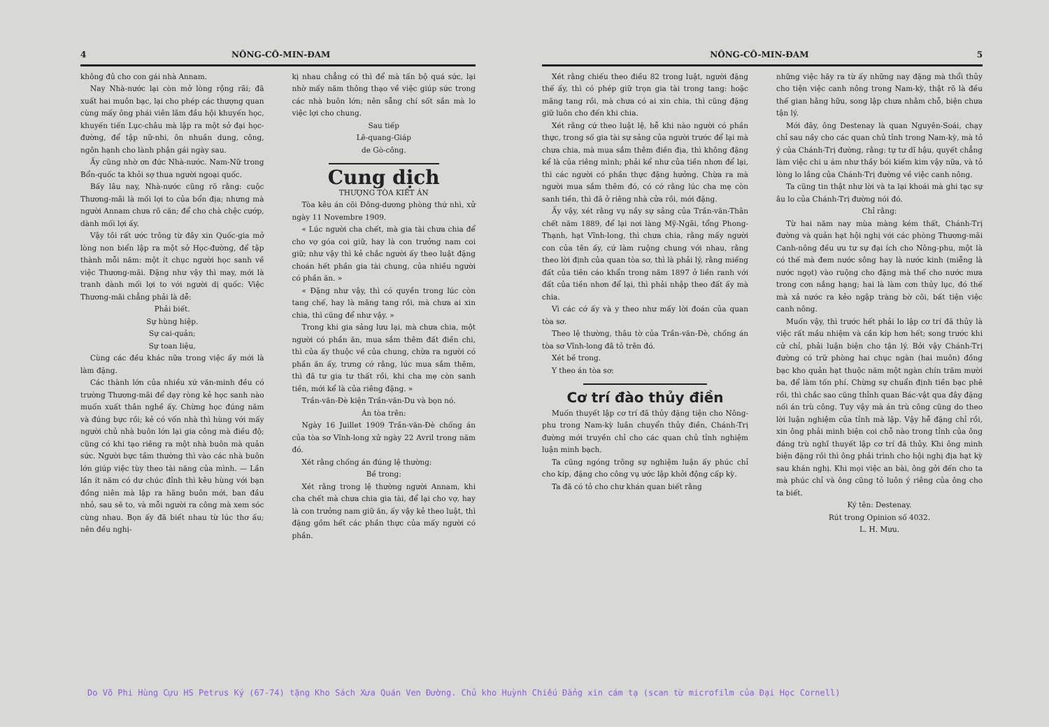4 NÔNG-CÔ-MIN-ĐAM
không đủ cho con gái nhà Annam.
Nay Nhà-nước lại còn mở lòng rộng rãi; đã xuất hai muôn bạc, lại cho phép các thượng quan cùng mấy ông phái viên lãm đầu hội khuyến học, khuyến tiến Lục-châu mà lập ra một sở đại học-đường, để tập nữ-nhi, ôn nhuần dung, công, ngôn hạnh cho lành phận gái ngày sau.
Ấy cũng nhờ ơn đức Nhà-nước. Nam-Nữ trong Bổn-quốc ta khỏi sợ thua người ngoại quốc.
Bấy lâu nay, Nhà-nước cũng rõ rằng: cuộc Thương-mãi là mối lợi to của bổn địa; nhưng mà người Annam chưa rõ căn; để cho chà chệc cướp, dành mối lợi ấy.
Vậy tôi rất ước trông từ đây xin Quốc-gia mở lòng non biển lập ra một sở Học-đường, để tập thành mỗi năm: một ít chục người học sanh về việc Thương-mãi. Đặng như vậy thì may, mới là tranh dành mối lợi to với người dị quốc: Việc Thương-mãi chẳng phải là dễ:
Phải biết.
Sự hùng hiệp.
Sự cai-quản;
Sự toan liệu,
Cùng các đều khác nữa trong việc ấy mới là làm đặng.
Các thành lớn của nhiều xứ văn-minh đều có trường Thương-mãi để dạy ròng kẻ học sanh nào muốn xuất thân nghề ấy. Chừng học đúng năm và đúng bực rồi; kẻ có vốn nhà thì hùng với mấy người chủ nhà buôn lớn lại gia công mà điều độ; cũng có khi tạo riêng ra một nhà buôn mà quản sức. Người bực tầm thường thì vào các nhà buôn lớn giúp việc tùy theo tài năng của mình. — Lần lần ít năm có dư chúc đỉnh thì kêu hùng với bạn đồng niên mà lập ra hãng buôn mới, ban đầu nhỏ, sau sẽ to, và mỗi người ra công mà xem sóc cùng nhau. Bọn ấy đã biết nhau từ lúc thơ ấu; nên đều nghị-
kị nhau chẳng có thì để mà tấn bộ quá sức, lại nhờ mấy năm thông thạo về việc giúp sức trong các nhà buôn lớn; nên sẵng chí sốt sắn mà lo việc lợi cho chung.
Sau tiếp
Lê-quang-Giáp
de Gò-công.
Cung dịch
THƯỢNG TÒA KIẾT ÁN
Tòa kêu án cõi Đông-dương phòng thứ nhì, xử ngày 11 Novembre 1909.
« Lúc người cha chết, mà gia tài chưa chia để cho vợ góa coi giữ, hay là con trưởng nam coi giữ; như vậy thì kẻ chắc người ấy theo luật đặng choán hết phần gia tài chung, của nhiều người có phần ăn. »
« Đặng như vậy, thì có quyền trong lúc còn tang chế, hay là mãng tang rồi, mà chưa ai xin chia, thì cũng để như vậy. »
Trong khi gia sảng lưu lại, mà chưa chia, một người có phần ăn, mua sắm thêm đất điền chi, thì của ấy thuộc về của chung, chừa ra người có phần ăn ấy, trưng cớ rằng, lúc mua sắm thêm, thì đã tư gia tư thất rồi, khi cha mẹ còn sanh tiền, mới kể là của riêng đặng. »
Trần-văn-Đè kiện Trần-văn-Du và bọn nó.
Án tòa trên:
Ngày 16 Juillet 1909 Trần-văn-Đè chống án của tòa sơ Vĩnh-long xử ngày 22 Avril trong năm đó.
Xét rằng chống án đúng lệ thường:
Bề trong:
Xét rằng trong lệ thường người Annam, khi cha chết mà chưa chia gia tài, để lại cho vợ, hay là con trưởng nam giữ ăn, ấy vậy kẻ theo luật, thì đặng gồm hết các phần thực của mấy người có phần.
NÔNG-CÔ-MIN-ĐAM 5
Xét rằng chiếu theo điều 82 trong luật, người đặng thế ấy, thì có phép giữ trọn gia tài trong tang: hoặc mãng tang rồi, mà chưa có ai xin chia, thì cũng đặng giữ luôn cho đến khi chia.
Xét rằng cứ theo luật lệ, hễ khi nào người có phần thực, trong số gia tài sự sảng của người trước để lại mà chưa chia, mà mua sắm thêm điền địa, thì không đặng kể là của riêng mình; phải kể như của tiền nhơn để lại, thì các người có phần thực đặng hưởng. Chừa ra mà người mua sắm thêm đó, có cớ rằng lúc cha mẹ còn sanh tiền, thì đã ở riêng nhà cửa rồi, mới đặng.
Ấy vậy, xét rằng vụ nầy sự sảng của Trần-văn-Thân chết năm 1889, để lại nơi làng Mỹ-Ngãi, tổng Phong-Thạnh, hạt Vĩnh-long, thì chưa chia, rằng mấy người con của tên ấy, cứ làm ruộng chung với nhau, rằng theo lời định của quan tòa sơ, thì là phải lý, rằng miếng đất của tiên cáo khẩn trong năm 1897 ở liền ranh với đất của tiền nhơn để lại, thì phải nhập theo đất ấy mà chia.
Vì các cớ ấy và y theo như mấy lời đoán của quan tòa sơ.
Theo lệ thường, thâu tờ của Trần-văn-Đè, chống án tòa sơ Vĩnh-long đã tỏ trên đó.
Xét bề trong.
Y theo án tòa sơ:
Cơ trí đào thủy điền
Muốn thuyết lập cơ trí đã thủy đặng tiện cho Nông-phu trong Nam-kỳ luân chuyển thủy điền, Chánh-Trị đường mới truyền chỉ cho các quan chủ tỉnh nghiệm luận minh bạch.
Ta cũng ngóng trông sự nghiệm luận ấy phúc chỉ cho kíp, đặng cho công vụ ước lập khởi động cấp kỳ.
Ta đã có tỏ cho chư khán quan biết rằng
những việc hãy ra từ ấy những nay đặng mà thổi thủy cho tiện việc canh nông trong Nam-kỳ, thật rõ là đều thế gian hằng hữu, song lập chưa nhằm chỗ, biện chưa tận lý.
Mới đây, ông Destenay là quan Nguyên-Soái, chạy chỉ sau nầy cho các quan chủ tỉnh trong Nam-kỳ, mà tỏ ý của Chánh-Trị đường, rằng: tự tư dĩ hậu, quyết chẳng làm việc chi u ám như thầy bói kiếm kim vậy nữa, và tỏ lòng lo lắng của Chánh-Trị đường về việc canh nông.
Ta cũng tin thật như lời và ta lại khoái mà ghi tạc sự âu lo của Chánh-Trị đường nói đó.
Chỉ rằng:
Từ hai năm nay mùa màng kém thất, Chánh-Trị đường và quản hạt hội nghị với các phòng Thương-mãi Canh-nông đều ưu tư sự đại ích cho Nông-phu, một là có thế mà đem nước sông hay là nước kinh (miễng là nước ngọt) vào ruộng cho đặng mà thế cho nước mưa trong cơn nắng hạng; hai là làm cơn thủy lục, đó thế mà xả nước ra kẻo ngập tràng bờ cõi, bất tiện việc canh nông.
Muốn vậy, thì trước hết phải lo lập cơ trí đã thủy là việc rất mầu nhiệm và cần kíp hơn hết; song trước khi cử chỉ, phải luận biện cho tận lý. Bởi vậy Chánh-Trị đường có trữ phòng hai chục ngàn (hai muôn) đồng bạc kho quản hạt thuộc năm một ngàn chín trăm mười ba, để làm tốn phí. Chừng sự chuẩn định tiền bạc phê rồi, thì chắc sao cũng thỉnh quan Bác-vật qua đây đặng nối án trù công. Tuy vậy mà án trù công cũng do theo lời luận nghiệm của tỉnh mà lập. Vậy hễ đặng chỉ rồi, xin ông phải minh biện coi chỗ nào trong tỉnh của ông đáng trù nghĩ thuyết lập cơ trí đã thủy. Khi ông minh biện đặng rồi thì ông phải trình cho hội nghị địa hạt kỳ sau khán nghị. Khi mọi việc an bài, ông gởi đến cho ta mà phúc chỉ và ông cũng tỏ luôn ý riêng của ông cho ta biết.
Ký tên: Destenay.
Rút trong Opinion số 4032.
L. H. Mưu.
Do Võ Phi Hùng Cựu HS Petrus Ký (67-74) tặng Kho Sách Xưa Quán Ven Đường. Chủ kho Huỳnh Chiếu Đẳng xin cám tạ (scan từ microfilm của Đại Học Cornell)